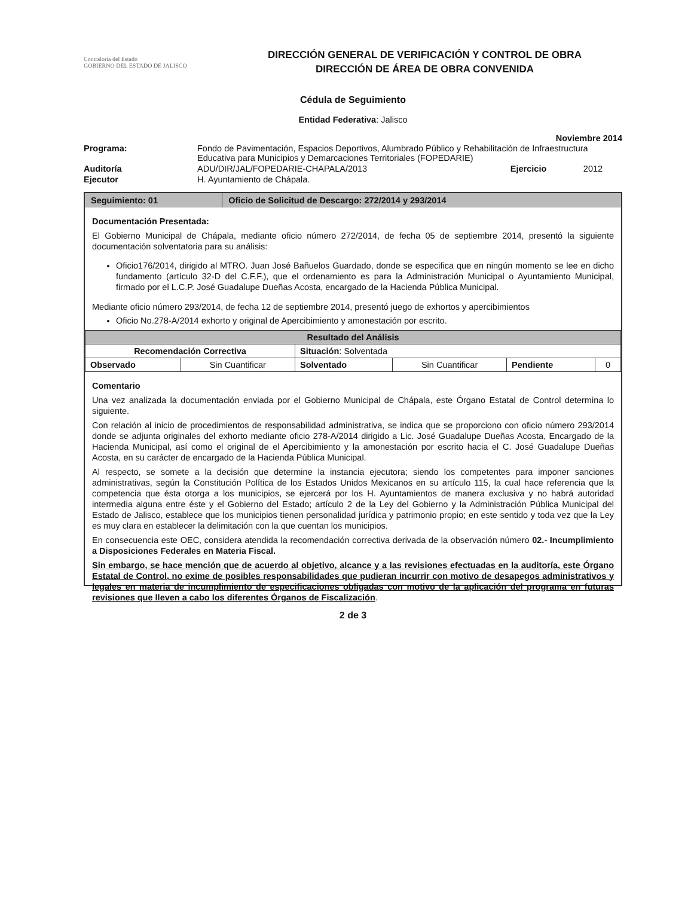Contraloría del Estado
GOBIERNO DEL ESTADO DE JALISCO
DIRECCIÓN GENERAL DE VERIFICACIÓN Y CONTROL DE OBRA
DIRECCIÓN DE ÁREA DE OBRA CONVENIDA
Cédula de Seguimiento
Entidad Federativa: Jalisco
Noviembre 2014
| Programa: | Fondo de Pavimentación, Espacios Deportivos, Alumbrado Público y Rehabilitación de Infraestructura Educativa para Municipios y Demarcaciones Territoriales (FOPEDARIE) | | |
| Auditoría | ADU/DIR/JAL/FOPEDARIE-CHAPALA/2013 | Ejercicio | 2012 |
| Ejecutor | H. Ayuntamiento de Chápala. | | |
| Seguimiento: 01 | Oficio de Solicitud de Descargo: 272/2014 y 293/2014 |
Documentación Presentada:
El Gobierno Municipal de Chápala, mediante oficio número 272/2014, de fecha 05 de septiembre 2014, presentó la siguiente documentación solventatoria para su análisis:
Oficio176/2014, dirigido al MTRO. Juan José Bañuelos Guardado, donde se especifica que en ningún momento se lee en dicho fundamento (artículo 32-D del C.F.F.), que el ordenamiento es para la Administración Municipal o Ayuntamiento Municipal, firmado por el L.C.P. José Guadalupe Dueñas Acosta, encargado de la Hacienda Pública Municipal.
Mediante oficio número 293/2014, de fecha 12 de septiembre 2014, presentó juego de exhortos y apercibimientos
Oficio No.278-A/2014 exhorto y original de Apercibimiento y amonestación por escrito.
| Resultado del Análisis | | | | | |
| Recomendación Correctiva | | Situación : Solventada | | | |
| Observado | Sin Cuantificar | Solventado | Sin Cuantificar | Pendiente | 0 |
Comentario
Una vez analizada la documentación enviada por el Gobierno Municipal de Chápala, este Órgano Estatal de Control determina lo siguiente.
Con relación al inicio de procedimientos de responsabilidad administrativa, se indica que se proporciono con oficio número 293/2014 donde se adjunta originales del exhorto mediante oficio 278-A/2014 dirigido a Lic. José Guadalupe Dueñas Acosta, Encargado de la Hacienda Municipal, así como el original de el Apercibimiento y la amonestación por escrito hacia el C. José Guadalupe Dueñas Acosta, en su carácter de encargado de la Hacienda Pública Municipal.
Al respecto, se somete a la decisión que determine la instancia ejecutora; siendo los competentes para imponer sanciones administrativas, según la Constitución Política de los Estados Unidos Mexicanos en su artículo 115, la cual hace referencia que la competencia que ésta otorga a los municipios, se ejercerá por los H. Ayuntamientos de manera exclusiva y no habrá autoridad intermedia alguna entre éste y el Gobierno del Estado; artículo 2 de la Ley del Gobierno y la Administración Pública Municipal del Estado de Jalisco, establece que los municipios tienen personalidad jurídica y patrimonio propio; en este sentido y toda vez que la Ley es muy clara en establecer la delimitación con la que cuentan los municipios.
En consecuencia este OEC, considera atendida la recomendación correctiva derivada de la observación número 02.- Incumplimiento a Disposiciones Federales en Materia Fiscal.
Sin embargo, se hace mención que de acuerdo al objetivo, alcance y a las revisiones efectuadas en la auditoría, este Órgano Estatal de Control, no exime de posibles responsabilidades que pudieran incurrir con motivo de desapegos administrativos y legales en materia de incumplimiento de especificaciones obligadas con motivo de la aplicación del programa en futuras revisiones que lleven a cabo los diferentes Órganos de Fiscalización.
2 de 3